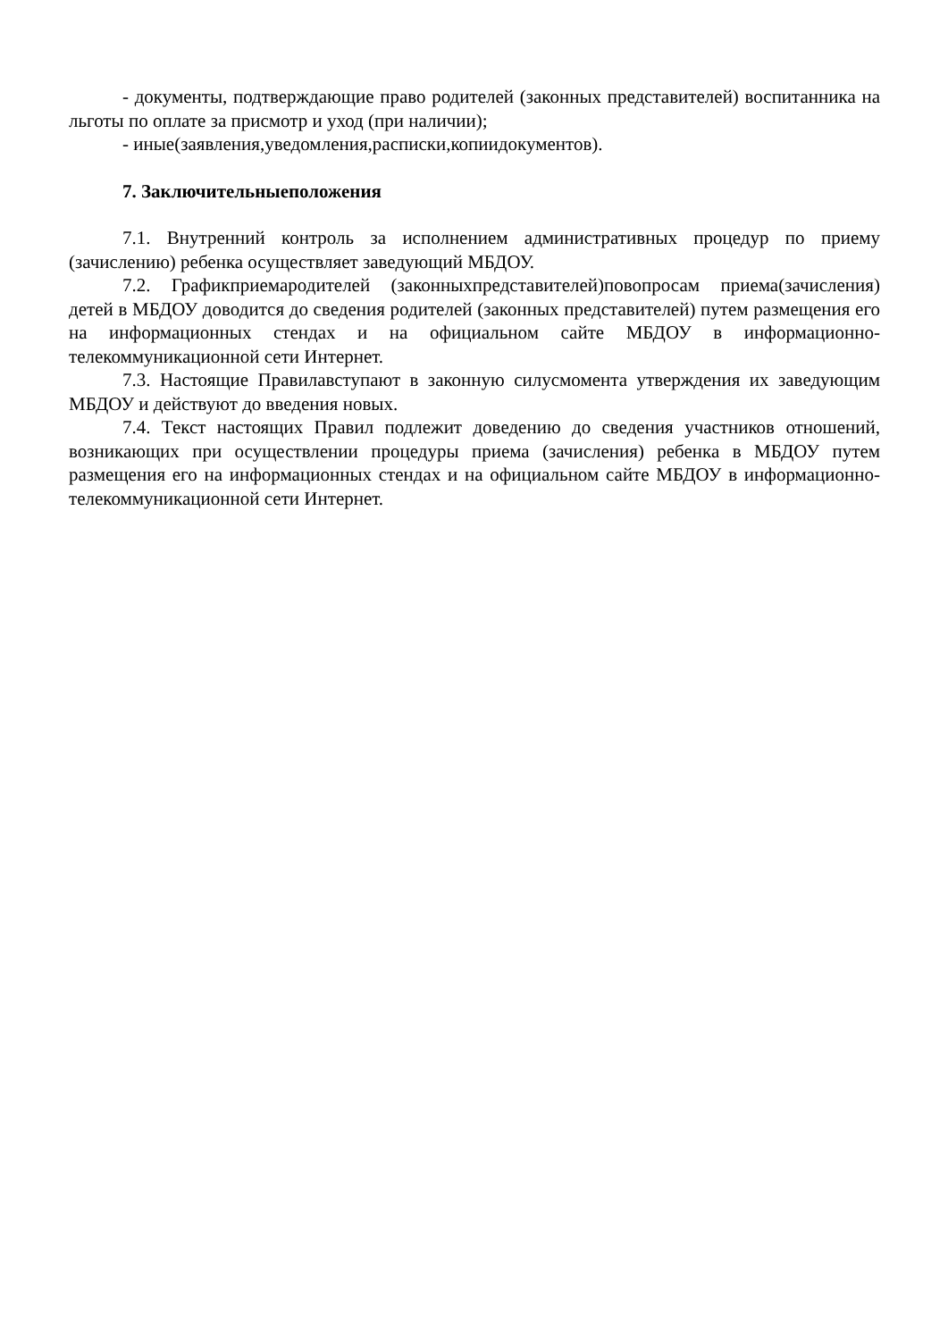- документы, подтверждающие право родителей (законных представителей) воспитанника на льготы по оплате за присмотр и уход (при наличии);
- иные(заявления,уведомления,расписки,копиидокументов).
7. Заключительныеположения
7.1. Внутренний контроль за исполнением административных процедур по приему (зачислению) ребенка осуществляет заведующий МБДОУ.
7.2. Графикприемародителей (законныхпредставителей)повопросам приема(зачисления) детей в МБДОУ доводится до сведения родителей (законных представителей) путем размещения его на информационных стендах и на официальном сайте МБДОУ в информационно- телекоммуникационной сети Интернет.
7.3. Настоящие Правилавступают в законную силусмомента утверждения их заведующим МБДОУ и действуют до введения новых.
7.4. Текст настоящих Правил подлежит доведению до сведения участников отношений, возникающих при осуществлении процедуры приема (зачисления) ребенка в МБДОУ путем размещения его на информационных стендах и на официальном сайте МБДОУ в информационно- телекоммуникационной сети Интернет.